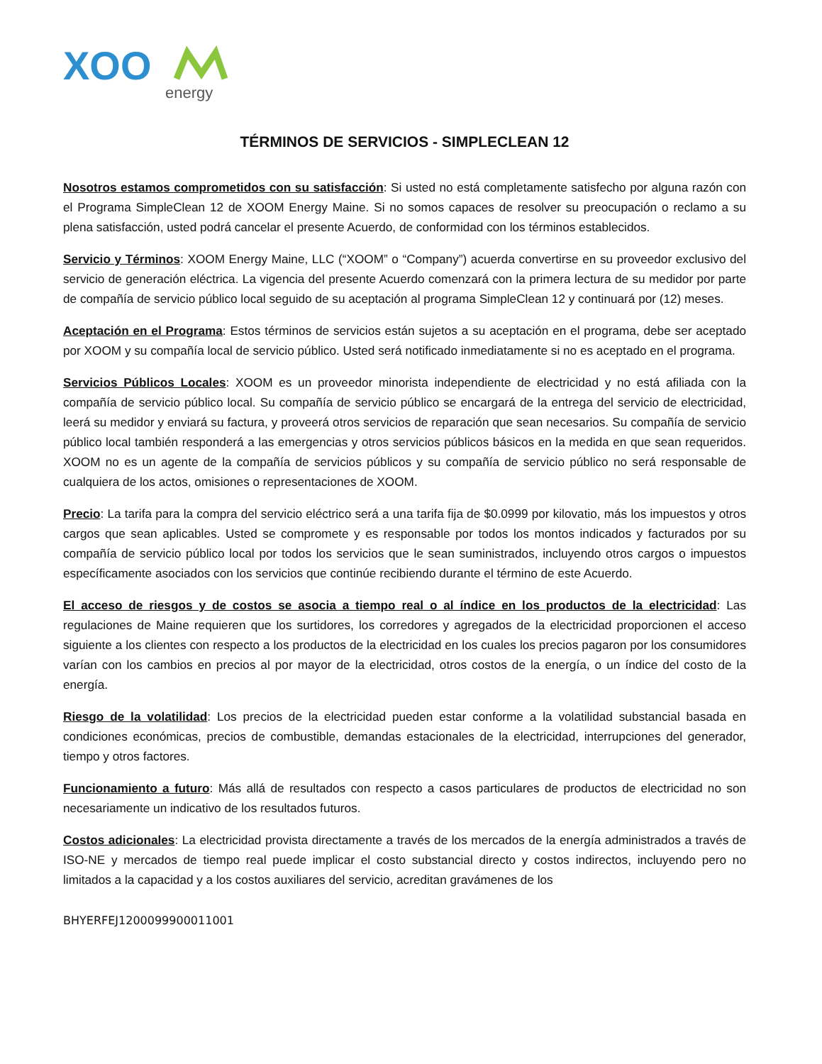XOO
energy
TÉRMINOS DE SERVICIOS - SIMPLECLEAN 12
Nosotros estamos comprometidos con su satisfacción: Si usted no está completamente satisfecho por alguna razón con el Programa SimpleClean 12 de XOOM Energy Maine. Si no somos capaces de resolver su preocupación o reclamo a su plena satisfacción, usted podrá cancelar el presente Acuerdo, de conformidad con los términos establecidos.
Servicio y Términos: XOOM Energy Maine, LLC (“XOOM” o “Company”) acuerda convertirse en su proveedor exclusivo del servicio de generación eléctrica. La vigencia del presente Acuerdo comenzará con la primera lectura de su medidor por parte de compañía de servicio público local seguido de su aceptación al programa SimpleClean 12 y continuará por (12) meses.
Aceptación en el Programa: Estos términos de servicios están sujetos a su aceptación en el programa, debe ser aceptado por XOOM y su compañía local de servicio público. Usted será notificado inmediatamente si no es aceptado en el programa.
Servicios Públicos Locales: XOOM es un proveedor minorista independiente de electricidad y no está afiliada con la compañía de servicio público local. Su compañía de servicio público se encargará de la entrega del servicio de electricidad, leerá su medidor y enviará su factura, y proveerá otros servicios de reparación que sean necesarios. Su compañía de servicio público local también responderá a las emergencias y otros servicios públicos básicos en la medida en que sean requeridos. XOOM no es un agente de la compañía de servicios públicos y su compañía de servicio público no será responsable de cualquiera de los actos, omisiones o representaciones de XOOM.
Precio: La tarifa para la compra del servicio eléctrico será a una tarifa fija de $0.0999 por kilovatio, más los impuestos y otros cargos que sean aplicables. Usted se compromete y es responsable por todos los montos indicados y facturados por su compañía de servicio público local por todos los servicios que le sean suministrados, incluyendo otros cargos o impuestos específicamente asociados con los servicios que continúe recibiendo durante el término de este Acuerdo.
El acceso de riesgos y de costos se asocia a tiempo real o al índice en los productos de la electricidad: Las regulaciones de Maine requieren que los surtidores, los corredores y agregados de la electricidad proporcionen el acceso siguiente a los clientes con respecto a los productos de la electricidad en los cuales los precios pagaron por los consumidores varían con los cambios en precios al por mayor de la electricidad, otros costos de la energía, o un índice del costo de la energía.
Riesgo de la volatilidad: Los precios de la electricidad pueden estar conforme a la volatilidad substancial basada en condiciones económicas, precios de combustible, demandas estacionales de la electricidad, interrupciones del generador, tiempo y otros factores.
Funcionamiento a futuro: Más allá de resultados con respecto a casos particulares de productos de electricidad no son necesariamente un indicativo de los resultados futuros.
Costos adicionales: La electricidad provista directamente a través de los mercados de la energía administrados a través de ISO-NE y mercados de tiempo real puede implicar el costo substancial directo y costos indirectos, incluyendo pero no limitados a la capacidad y a los costos auxiliares del servicio, acreditan gravámenes de los
BHYERFEJ1200099900011001